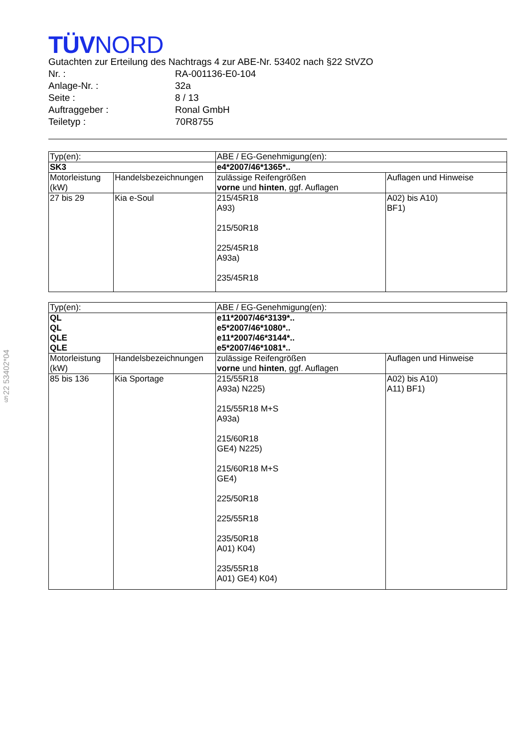§22 53402*04
TÜVNORD
Gutachten zur Erteilung des Nachtrags 4 zur ABE-Nr. 53402 nach §22 StVZO
Nr. : RA-001136-E0-104
Anlage-Nr. : 32a
Seite : 8 / 13
Auftraggeber : Ronal GmbH
Teiletyp : 70R8755
| Typ(en): | | ABE / EG-Genehmigung(en): | |
| SK3 | | e4*2007/46*1365*.. | |
| Motorleistung (kW) | Handelsbezeichnungen | zulässige Reifengrößen vorne und hinten , ggf. Auflagen | Auflagen und Hinweise |
| 27 bis 29 | Kia e-Soul | 215/45R18 A93) 215/50R18 225/45R18 A93a) 235/45R18 | A02) bis A10) BF1) |
| Typ(en): | | ABE / EG-Genehmigung(en): | |
| QL QL QLE QLE | | e11*2007/46*3139*.. e5*2007/46*1080*.. e11*2007/46*3144*.. e5*2007/46*1081*.. | |
| Motorleistung (kW) | Handelsbezeichnungen | zulässige Reifengrößen vorne und hinten , ggf. Auflagen | Auflagen und Hinweise |
| 85 bis 136 | Kia Sportage | 215/55R18 A93a) N225) 215/55R18 M+S A93a) 215/60R18 GE4) N225) 215/60R18 M+S GE4) 225/50R18 225/55R18 235/50R18 A01) K04) 235/55R18 A01) GE4) K04) | A02) bis A10) A11) BF1) |